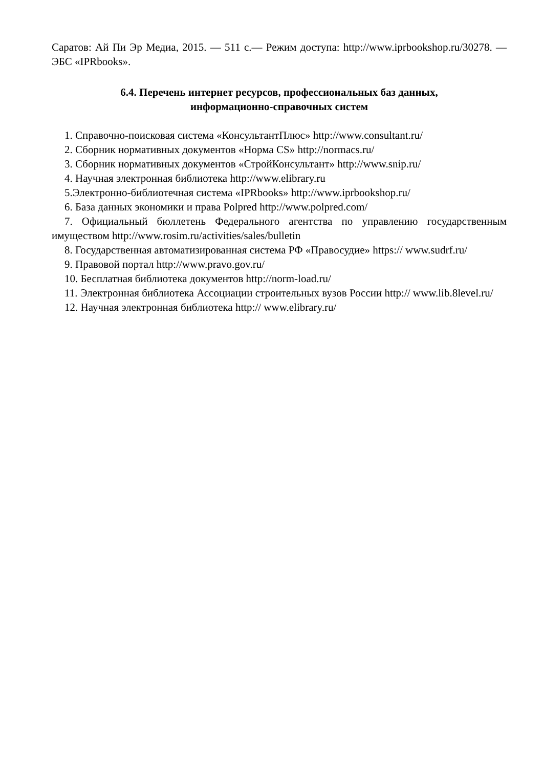Саратов: Ай Пи Эр Медиа, 2015. — 511 с.— Режим доступа: http://www.iprbookshop.ru/30278. — ЭБС «IPRbooks».
6.4. Перечень интернет ресурсов, профессиональных баз данных,
информационно-справочных систем
1. Справочно-поисковая система «КонсультантПлюс» http://www.consultant.ru/
2. Сборник нормативных документов «Норма CS» http://normacs.ru/
3. Сборник нормативных документов «СтройКонсультант» http://www.snip.ru/
4. Научная электронная библиотека http://www.elibrary.ru
5.Электронно-библиотечная система «IPRbooks» http://www.iprbookshop.ru/
6. База данных экономики и права Polpred http://www.polpred.com/
7. Официальный бюллетень Федерального агентства по управлению государственным имуществом http://www.rosim.ru/activities/sales/bulletin
8. Государственная автоматизированная система РФ «Правосудие» https:// www.sudrf.ru/
9. Правовой портал http://www.pravo.gov.ru/
10. Бесплатная библиотека документов http://norm-load.ru/
11. Электронная библиотека Ассоциации строительных вузов России http:// www.lib.8level.ru/
12. Научная электронная библиотека http:// www.elibrary.ru/